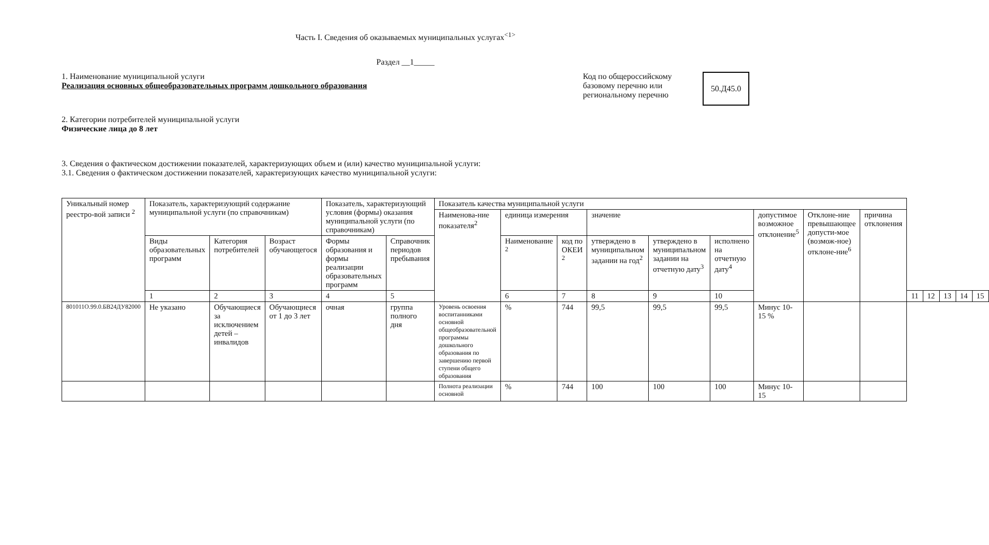Часть I. Сведения об оказываемых муниципальных услугах<sup><1></sup>
Раздел __1_____
1. Наименование муниципальной услуги
Реализация основных общеобразовательных программ дошкольного образования
Код по общероссийскому
базовому перечню или
региональному перечню
50.Д45.0
2. Категории потребителей муниципальной услуги
Физические лица до 8 лет
3. Сведения о фактическом достижении показателей, характеризующих объем и (или) качество муниципальной услуги:
3.1. Сведения о фактическом достижении показателей, характеризующих качество муниципальной услуги:
| Уникальный номер реестро-вой записи <sup>2</sup> | Показатель, характеризующий содержание муниципальной услуги (по справочникам) | | | Показатель, характеризующий условия (формы) оказания муниципальной услуги (по справочникам) | | Показатель качества муниципальной услуги | | | | | | | | | | | | | |
| --- | --- | --- | --- | --- | --- | --- | --- | --- | --- | --- | --- | --- | --- | --- | --- | --- | --- | --- | --- |
| | | | | | | Наименова-ние показателя<sup>2</sup> | единица измерения | | значение | | | допустимое возможное отклонение<sup>5</sup> | Отклоне-ние превышающее допусти-мое (возмож-ное) отклоне-ние<sup>6</sup> | причина отклонения | | | | | |
| | Виды образовательных программ | Категория потребителей | Возраст обучающегося | Формы образования и формы реализации образовательных программ | Справочник периодов пребывания | | Наименование <sup>2</sup> | код по ОКЕИ <sup>2</sup> | утверждено в муниципальном задании на год<sup>2</sup> | утверждено в муниципальном задании на отчетную дату<sup>3</sup> | исполнено на отчетную дату<sup>4</sup> | | | | | | | | |
| | 1 | 2 | 3 | 4 | 5 | | 6 | 7 | 8 | 9 | 10 | | | | 11 | 12 | 13 | 14 | 15 |
| 801011О.99.0.БВ24ДУ82000 | Не указано | Обучающиеся за исключением детей – инвалидов | Обучающиеся от 1 до 3 лет | очная | группа полного дня | Уровень освоения воспитанниками основной общеобразовательной программы дошкольного образования по завершению первой ступени общего образования | % | 744 | 99,5 | 99,5 | 99,5 | Минус 10-15 % | | | | | | | |
| | | | | | | Полнота реализации основной | % | 744 | 100 | 100 | 100 | Минус 10-15 | | | | | | | |